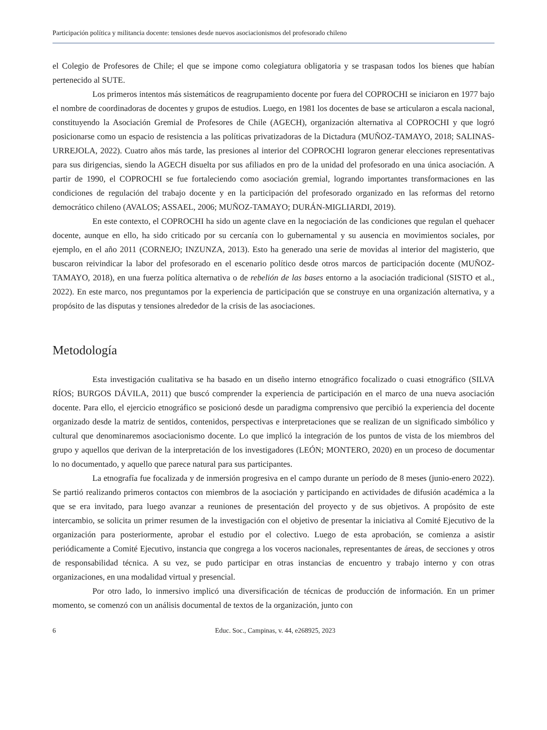Participación política y militancia docente: tensiones desde nuevos asociacionismos del profesorado chileno
el Colegio de Profesores de Chile; el que se impone como colegiatura obligatoria y se traspasan todos los bienes que habían pertenecido al SUTE.
Los primeros intentos más sistemáticos de reagrupamiento docente por fuera del COPROCHI se iniciaron en 1977 bajo el nombre de coordinadoras de docentes y grupos de estudios. Luego, en 1981 los docentes de base se articularon a escala nacional, constituyendo la Asociación Gremial de Profesores de Chile (AGECH), organización alternativa al COPROCHI y que logró posicionarse como un espacio de resistencia a las políticas privatizadoras de la Dictadura (MUÑOZ-TAMAYO, 2018; SALINAS-URREJOLA, 2022). Cuatro años más tarde, las presiones al interior del COPROCHI lograron generar elecciones representativas para sus dirigencias, siendo la AGECH disuelta por sus afiliados en pro de la unidad del profesorado en una única asociación. A partir de 1990, el COPROCHI se fue fortaleciendo como asociación gremial, logrando importantes transformaciones en las condiciones de regulación del trabajo docente y en la participación del profesorado organizado en las reformas del retorno democrático chileno (AVALOS; ASSAEL, 2006; MUÑOZ-TAMAYO; DURÁN-MIGLIARDI, 2019).
En este contexto, el COPROCHI ha sido un agente clave en la negociación de las condiciones que regulan el quehacer docente, aunque en ello, ha sido criticado por su cercanía con lo gubernamental y su ausencia en movimientos sociales, por ejemplo, en el año 2011 (CORNEJO; INZUNZA, 2013). Esto ha generado una serie de movidas al interior del magisterio, que buscaron reivindicar la labor del profesorado en el escenario político desde otros marcos de participación docente (MUÑOZ-TAMAYO, 2018), en una fuerza política alternativa o de rebelión de las bases entorno a la asociación tradicional (SISTO et al., 2022). En este marco, nos preguntamos por la experiencia de participación que se construye en una organización alternativa, y a propósito de las disputas y tensiones alrededor de la crisis de las asociaciones.
Metodología
Esta investigación cualitativa se ha basado en un diseño interno etnográfico focalizado o cuasi etnográfico (SILVA RÍOS; BURGOS DÁVILA, 2011) que buscó comprender la experiencia de participación en el marco de una nueva asociación docente. Para ello, el ejercicio etnográfico se posicionó desde un paradigma comprensivo que percibió la experiencia del docente organizado desde la matriz de sentidos, contenidos, perspectivas e interpretaciones que se realizan de un significado simbólico y cultural que denominaremos asociacionismo docente. Lo que implicó la integración de los puntos de vista de los miembros del grupo y aquellos que derivan de la interpretación de los investigadores (LEÓN; MONTERO, 2020) en un proceso de documentar lo no documentado, y aquello que parece natural para sus participantes.
La etnografía fue focalizada y de inmersión progresiva en el campo durante un período de 8 meses (junio-enero 2022). Se partió realizando primeros contactos con miembros de la asociación y participando en actividades de difusión académica a la que se era invitado, para luego avanzar a reuniones de presentación del proyecto y de sus objetivos. A propósito de este intercambio, se solicita un primer resumen de la investigación con el objetivo de presentar la iniciativa al Comité Ejecutivo de la organización para posteriormente, aprobar el estudio por el colectivo. Luego de esta aprobación, se comienza a asistir periódicamente a Comité Ejecutivo, instancia que congrega a los voceros nacionales, representantes de áreas, de secciones y otros de responsabilidad técnica. A su vez, se pudo participar en otras instancias de encuentro y trabajo interno y con otras organizaciones, en una modalidad virtual y presencial.
Por otro lado, lo inmersivo implicó una diversificación de técnicas de producción de información. En un primer momento, se comenzó con un análisis documental de textos de la organización, junto con
6 Educ. Soc., Campinas, v. 44, e268925, 2023